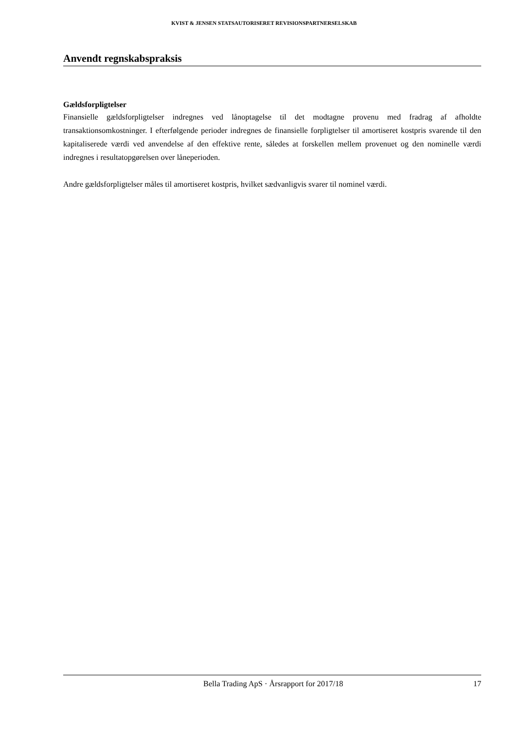KVIST & JENSEN STATSAUTORISERET REVISIONSPARTNERSELSKAB
Anvendt regnskabspraksis
Gældsforpligtelser
Finansielle gældsforpligtelser indregnes ved lånoptagelse til det modtagne provenu med fradrag af afholdte transaktionsomkostninger. I efterfølgende perioder indregnes de finansielle forpligtelser til amortiseret kost­pris svarende til den kapitaliserede værdi ved anvendelse af den effektive rente, således at forskellen mellem provenuet og den nominelle værdi indregnes i resultatopgørelsen over låneperioden.
Andre gældsforpligtelser måles til amortiseret kostpris, hvilket sædvanligvis svarer til nominel værdi.
Bella Trading ApS · Årsrapport for 2017/18 17